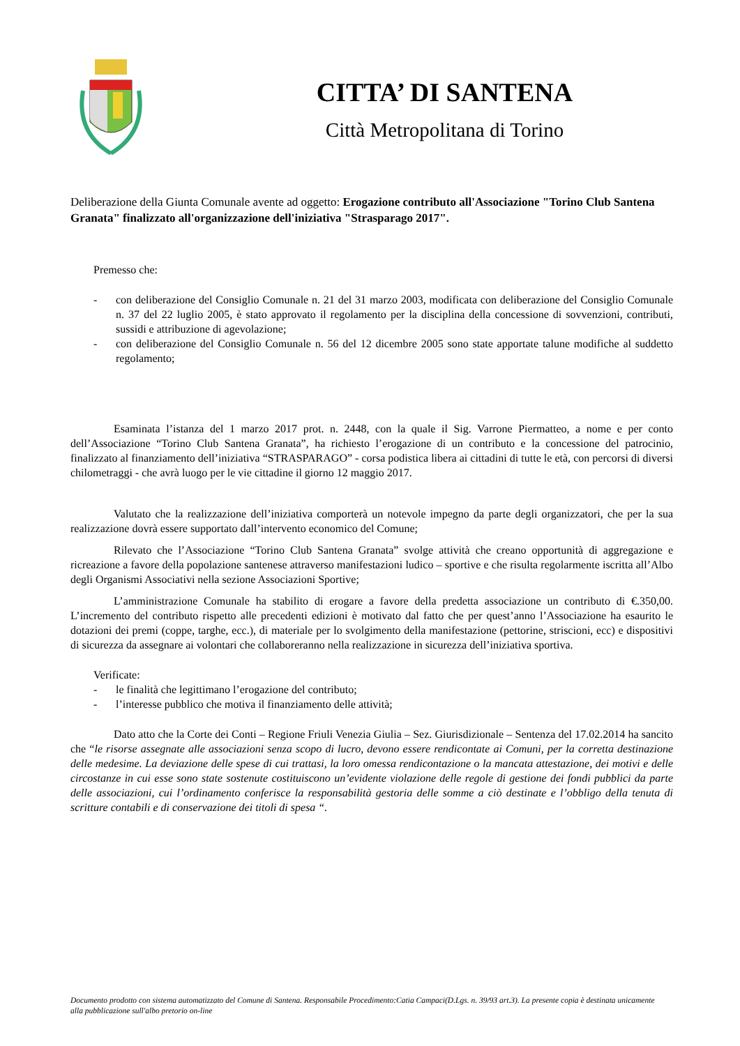CITTA’ DI SANTENA
Città Metropolitana di Torino
Deliberazione della Giunta Comunale avente ad oggetto: Erogazione contributo all'Associazione "Torino Club Santena Granata" finalizzato all'organizzazione dell'iniziativa "Strasparago 2017".
Premesso che:
- con deliberazione del Consiglio Comunale n. 21 del 31 marzo 2003, modificata con deliberazione del Consiglio Comunale n. 37 del 22 luglio 2005, è stato approvato il regolamento per la disciplina della concessione di sovvenzioni, contributi, sussidi e attribuzione di agevolazione;
- con deliberazione del Consiglio Comunale n. 56 del 12 dicembre 2005 sono state apportate talune modifiche al suddetto regolamento;
Esaminata l’istanza del 1 marzo 2017 prot. n. 2448, con la quale il Sig. Varrone Piermatteo, a nome e per conto dell’Associazione “Torino Club Santena Granata”, ha richiesto l’erogazione di un contributo e la concessione del patrocinio, finalizzato al finanziamento dell’iniziativa “STRASPARAGO” - corsa podistica libera ai cittadini di tutte le età, con percorsi di diversi chilometraggi - che avrà luogo per le vie cittadine il giorno 12 maggio 2017.
Valutato che la realizzazione dell’iniziativa comporterà un notevole impegno da parte degli organizzatori, che per la sua realizzazione dovrà essere supportato dall’intervento economico del Comune;
Rilevato che l’Associazione “Torino Club Santena Granata” svolge attività che creano opportunità di aggregazione e ricreazione a favore della popolazione santenese attraverso manifestazioni ludico – sportive e che risulta regolarmente iscritta all’Albo degli Organismi Associativi nella sezione Associazioni Sportive;
L’amministrazione Comunale ha stabilito di erogare a favore della predetta associazione un contributo di €.350,00. L’incremento del contributo rispetto alle precedenti edizioni è motivato dal fatto che per quest’anno l’Associazione ha esaurito le dotazioni dei premi (coppe, targhe, ecc.), di materiale per lo svolgimento della manifestazione (pettorine, striscioni, ecc) e dispositivi di sicurezza da assegnare ai volontari che collaboreranno nella realizzazione in sicurezza dell’iniziativa sportiva.
Verificate:
- le finalità che legittimano l’erogazione del contributo;
- l’interesse pubblico che motiva il finanziamento delle attività;
Dato atto che la Corte dei Conti – Regione Friuli Venezia Giulia – Sez. Giurisdizionale – Sentenza del 17.02.2014 ha sancito che “le risorse assegnate alle associazioni senza scopo di lucro, devono essere rendicontate ai Comuni, per la corretta destinazione delle medesime. La deviazione delle spese di cui trattasi, la loro omessa rendicontazione o la mancata attestazione, dei motivi e delle circostanze in cui esse sono state sostenute costituiscono un’evidente violazione delle regole di gestione dei fondi pubblici da parte delle associazioni, cui l’ordinamento conferisce la responsabilità gestoria delle somme a ciò destinate e l’obbligo della tenuta di scritture contabili e di conservazione dei titoli di spesa “.
Documento prodotto con sistema automatizzato del Comune di Santena. Responsabile Procedimento:Catia Campaci(D.Lgs. n. 39/93 art.3). La presente copia è destinata unicamente alla pubblicazione sull'albo pretorio on-line